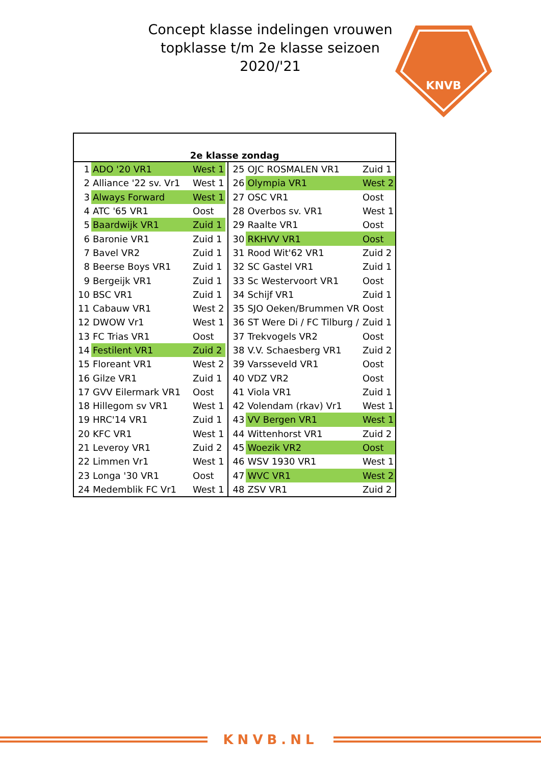Concept klasse indelingen vrouwen topklasse t/m 2e klasse seizoen 2020/'21
KNVB
| 2e klasse zondag | | | | | | |
| --- | --- | --- | --- | --- | --- | --- |
| 1 | ADO '20 VR1 | West 1 | | 25 | OJC ROSMALEN VR1 | Zuid 1 |
| 2 | Alliance '22 sv. Vr1 | West 1 | | 26 | Olympia VR1 | West 2 |
| 3 | Always Forward | West 1 | | 27 | OSC VR1 | Oost |
| 4 | ATC '65 VR1 | Oost | | 28 | Overbos sv. VR1 | West 1 |
| 5 | Baardwijk VR1 | Zuid 1 | | 29 | Raalte VR1 | Oost |
| 6 | Baronie VR1 | Zuid 1 | | 30 | RKHVV VR1 | Oost |
| 7 | Bavel VR2 | Zuid 1 | | 31 | Rood Wit'62 VR1 | Zuid 2 |
| 8 | Beerse Boys VR1 | Zuid 1 | | 32 | SC Gastel VR1 | Zuid 1 |
| 9 | Bergeijk VR1 | Zuid 1 | | 33 | Sc Westervoort VR1 | Oost |
| 10 | BSC VR1 | Zuid 1 | | 34 | Schijf VR1 | Zuid 1 |
| 11 | Cabauw VR1 | West 2 | | 35 | SJO Oeken/Brummen VR | Oost |
| 12 | DWOW Vr1 | West 1 | | 36 | ST Were Di / FC Tilburg / | Zuid 1 |
| 13 | FC Trias VR1 | Oost | | 37 | Trekvogels VR2 | Oost |
| 14 | Festilent VR1 | Zuid 2 | | 38 | V.V. Schaesberg VR1 | Zuid 2 |
| 15 | Floreant VR1 | West 2 | | 39 | Varsseveld VR1 | Oost |
| 16 | Gilze VR1 | Zuid 1 | | 40 | VDZ VR2 | Oost |
| 17 | GVV Eilermark VR1 | Oost | | 41 | Viola VR1 | Zuid 1 |
| 18 | Hillegom sv VR1 | West 1 | | 42 | Volendam (rkav) Vr1 | West 1 |
| 19 | HRC'14 VR1 | Zuid 1 | | 43 | VV Bergen VR1 | West 1 |
| 20 | KFC VR1 | West 1 | | 44 | Wittenhorst VR1 | Zuid 2 |
| 21 | Leveroy VR1 | Zuid 2 | | 45 | Woezik VR2 | Oost |
| 22 | Limmen Vr1 | West 1 | | 46 | WSV 1930 VR1 | West 1 |
| 23 | Longa '30 VR1 | Oost | | 47 | WVC VR1 | West 2 |
| 24 | Medemblik FC Vr1 | West 1 | | 48 | ZSV VR1 | Zuid 2 |
KNVB.NL